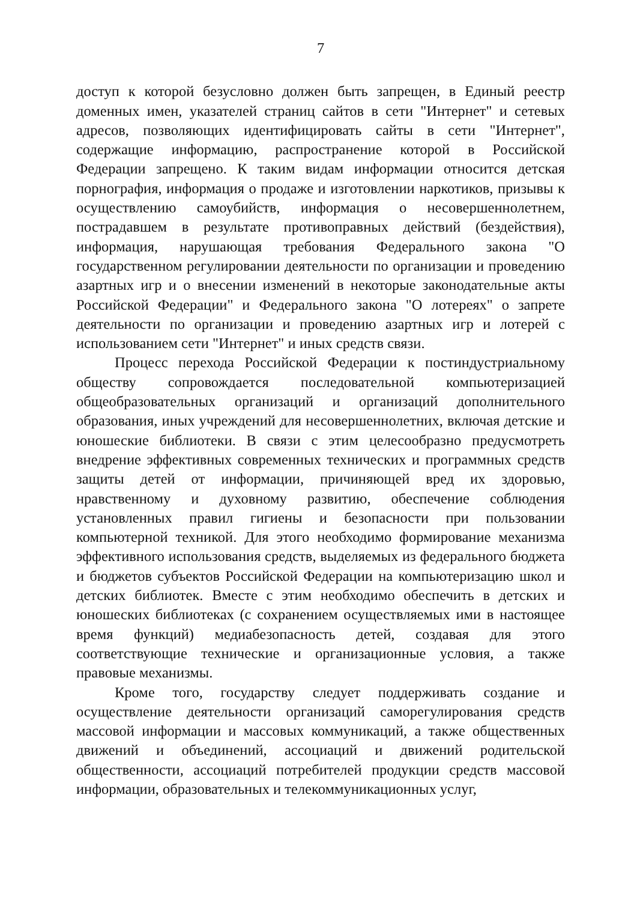7
доступ к которой безусловно должен быть запрещен, в Единый реестр доменных имен, указателей страниц сайтов в сети "Интернет" и сетевых адресов, позволяющих идентифицировать сайты в сети "Интернет", содержащие информацию, распространение которой в Российской Федерации запрещено. К таким видам информации относится детская порнография, информация о продаже и изготовлении наркотиков, призывы к осуществлению самоубийств, информация о несовершеннолетнем, пострадавшем в результате противоправных действий (бездействия), информация, нарушающая требования Федерального закона "О государственном регулировании деятельности по организации и проведению азартных игр и о внесении изменений в некоторые законодательные акты Российской Федерации" и Федерального закона "О лотереях" о запрете деятельности по организации и проведению азартных игр и лотерей с использованием сети "Интернет" и иных средств связи.
Процесс перехода Российской Федерации к постиндустриальному обществу сопровождается последовательной компьютеризацией общеобразовательных организаций и организаций дополнительного образования, иных учреждений для несовершеннолетних, включая детские и юношеские библиотеки. В связи с этим целесообразно предусмотреть внедрение эффективных современных технических и программных средств защиты детей от информации, причиняющей вред их здоровью, нравственному и духовному развитию, обеспечение соблюдения установленных правил гигиены и безопасности при пользовании компьютерной техникой. Для этого необходимо формирование механизма эффективного использования средств, выделяемых из федерального бюджета и бюджетов субъектов Российской Федерации на компьютеризацию школ и детских библиотек. Вместе с этим необходимо обеспечить в детских и юношеских библиотеках (с сохранением осуществляемых ими в настоящее время функций) медиабезопасность детей, создавая для этого соответствующие технические и организационные условия, а также правовые механизмы.
Кроме того, государству следует поддерживать создание и осуществление деятельности организаций саморегулирования средств массовой информации и массовых коммуникаций, а также общественных движений и объединений, ассоциаций и движений родительской общественности, ассоциаций потребителей продукции средств массовой информации, образовательных и телекоммуникационных услуг,